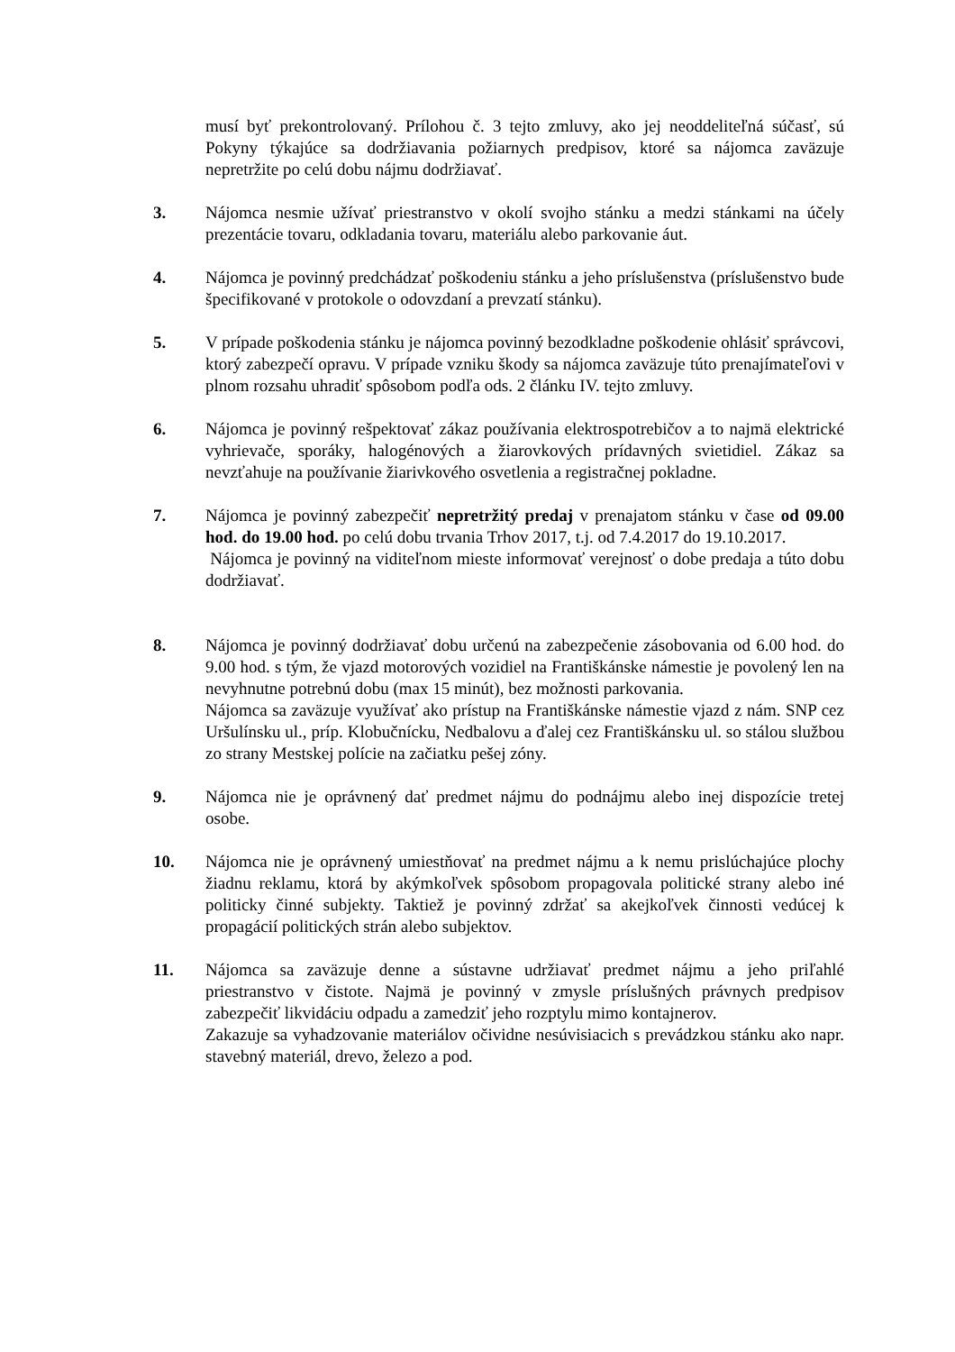musí byť prekontrolovaný. Prílohou č. 3 tejto zmluvy, ako jej neoddeliteľná súčasť, sú Pokyny týkajúce sa dodržiavania požiarnych predpisov, ktoré sa nájomca zaväzuje nepretržite po celú dobu nájmu dodržiavať.
3. Nájomca nesmie užívať priestranstvo v okolí svojho stánku a medzi stánkami na účely prezentácie tovaru, odkladania tovaru, materiálu alebo parkovanie áut.
4. Nájomca je povinný predchádzať poškodeniu stánku a jeho príslušenstva (príslušenstvo bude špecifikované v protokole o odovzdaní a prevzatí stánku).
5. V prípade poškodenia stánku je nájomca povinný bezodkladne poškodenie ohlásiť správcovi, ktorý zabezpečí opravu. V prípade vzniku škody sa nájomca zaväzuje túto prenajímateľovi v plnom rozsahu uhradiť spôsobom podľa ods. 2 článku IV. tejto zmluvy.
6. Nájomca je povinný rešpektovať zákaz používania elektrospotrebičov a to najmä elektrické vyhrievače, sporáky, halogénových a žiarovkových prídavných svietidiel. Zákaz sa nevzťahuje na používanie žiarivkového osvetlenia a registračnej pokladne.
7. Nájomca je povinný zabezpečiť nepretržitý predaj v prenajatom stánku v čase od 09.00 hod. do 19.00 hod. po celú dobu trvania Trhov 2017, t.j. od 7.4.2017 do 19.10.2017.
Nájomca je povinný na viditeľnom mieste informovať verejnosť o dobe predaja a túto dobu dodržiavať.
8. Nájomca je povinný dodržiavať dobu určenú na zabezpečenie zásobovania od 6.00 hod. do 9.00 hod. s tým, že vjazd motorových vozidiel na Františkánske námestie je povolený len na nevyhnutne potrebnú dobu (max 15 minút), bez možnosti parkovania.
Nájomca sa zaväzuje využívať ako prístup na Františkánske námestie vjazd z nám. SNP cez Uršulínsku ul., príp. Klobučnícku, Nedbalovu a ďalej cez Františkánsku ul. so stálou službou zo strany Mestskej polície na začiatku pešej zóny.
9. Nájomca nie je oprávnený dať predmet nájmu do podnájmu alebo inej dispozície tretej osobe.
10. Nájomca nie je oprávnený umiestňovať na predmet nájmu a k nemu prislúchajúce plochy žiadnu reklamu, ktorá by akýmkoľvek spôsobom propagovala politické strany alebo iné politicky činné subjekty. Taktiež je povinný zdržať sa akejkoľvek činnosti vedúcej k propagácií politických strán alebo subjektov.
11. Nájomca sa zaväzuje denne a sústavne udržiavať predmet nájmu a jeho priľahlé priestranstvo v čistote. Najmä je povinný v zmysle príslušných právnych predpisov zabezpečiť likvidáciu odpadu a zamedziť jeho rozptylu mimo kontajnerov.
Zakazuje sa vyhadzovanie materiálov očividne nesúvisiacich s prevádzkou stánku ako napr. stavebný materiál, drevo, železo a pod.